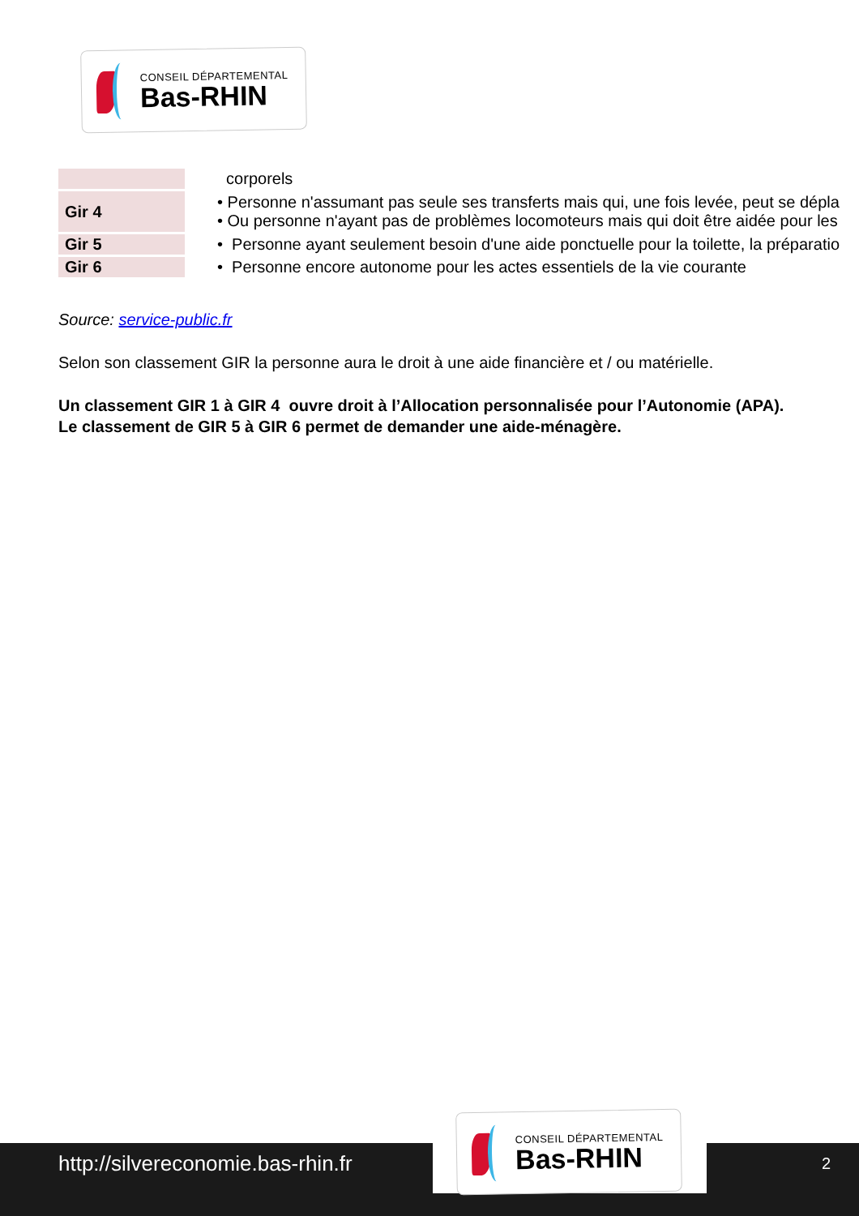CONSEIL DÉPARTEMENTAL
Bas-RHIN
| | corporels |
| Gir 4 | • Personne n'assumant pas seule ses transferts mais qui, une fois levée, peut se dépla • Ou personne n'ayant pas de problèmes locomoteurs mais qui doit être aidée pour les |
| Gir 5 | • Personne ayant seulement besoin d'une aide ponctuelle pour la toilette, la préparatio |
| Gir 6 | • Personne encore autonome pour les actes essentiels de la vie courante |
Source: service-public.fr
Selon son classement GIR la personne aura le droit à une aide financière et / ou matérielle.
Un classement GIR 1 à GIR 4 ouvre droit à l’Allocation personnalisée pour l’Autonomie (APA). Le classement de GIR 5 à GIR 6 permet de demander une aide-ménagère.
http://silvereconomie.bas-rhin.fr
2
CONSEIL DÉPARTEMENTAL
Bas-RHIN